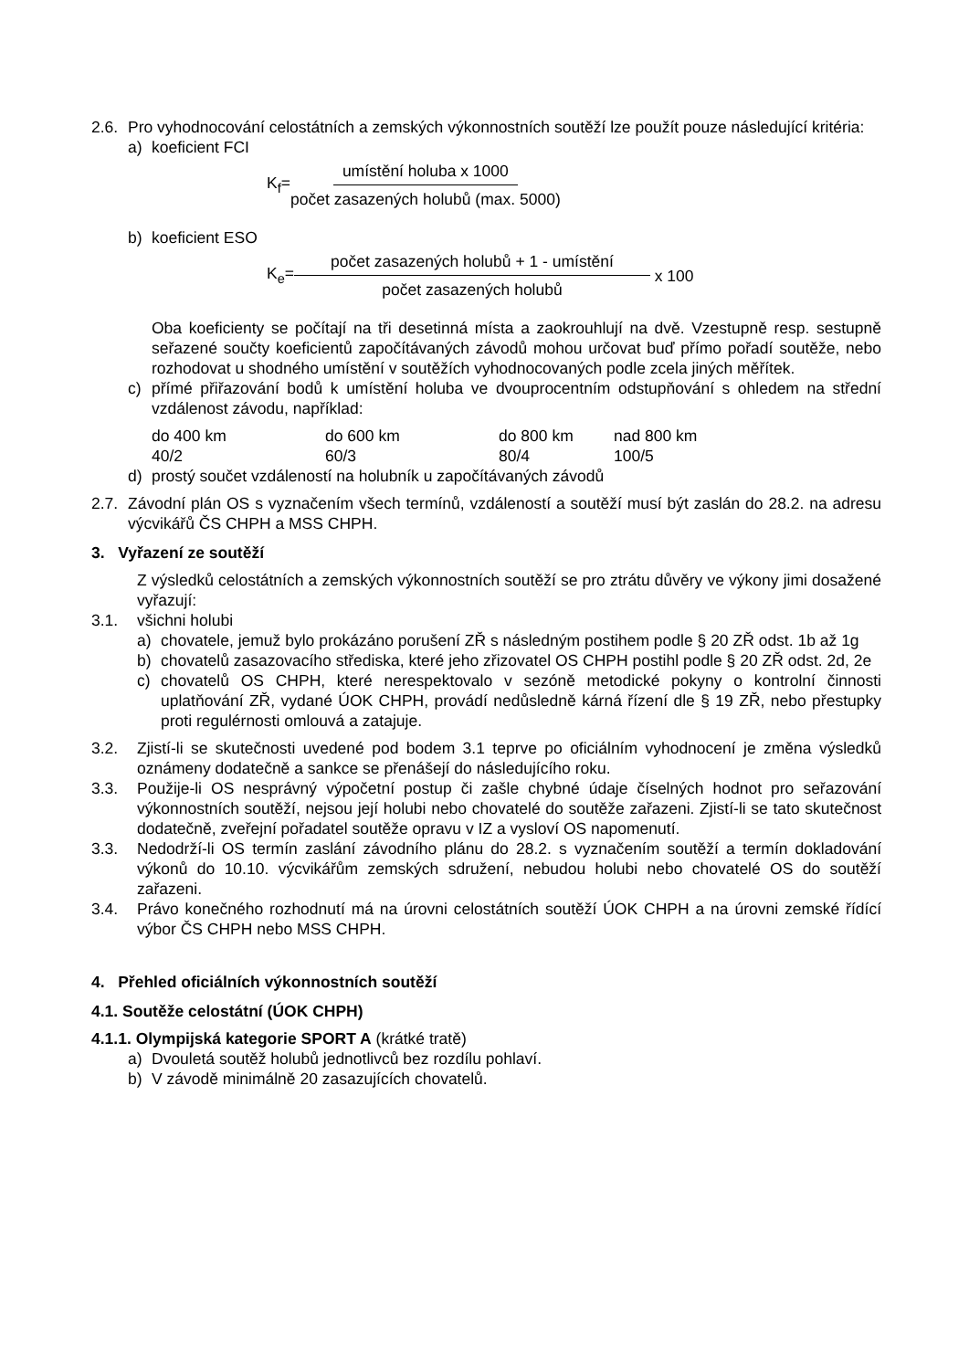2.6.
Pro vyhodnocování celostátních a zemských výkonnostních soutěží lze použít pouze následující kritéria:
a) koeficient FCI
K<sub>f</sub>= umístění holuba x 1000 počet zasazených holubů (max. 5000)
b) koeficient ESO
K<sub>e</sub>= počet zasazených holubů + 1 - umístění počet zasazených holubů x 100
Oba koeficienty se počítají na tři desetinná místa a zaokrouhlují na dvě. Vzestupně resp. sestupně seřazené součty koeficientů započítávaných závodů mohou určovat buď přímo pořadí soutěže, nebo rozhodovat u shodného umístění v soutěžích vyhodnocovaných podle zcela jiných měřítek.
c) přímé přiřazování bodů k umístění holuba ve dvouprocentním odstupňování s ohledem na střední vzdálenost závodu, například:
| do 400 km | do 600 km | do 800 km | nad 800 km |
| 40/2 | 60/3 | 80/4 | 100/5 |
d) prostý součet vzdáleností na holubník u započítávaných závodů
2.7.
Závodní plán OS s vyznačením všech termínů, vzdáleností a soutěží musí být zaslán do 28.2. na adresu výcvikářů ČS CHPH a MSS CHPH.
3. Vyřazení ze soutěží
Z výsledků celostátních a zemských výkonnostních soutěží se pro ztrátu důvěry ve výkony jimi dosažené vyřazují:
3.1. všichni holubi
a) chovatele, jemuž bylo prokázáno porušení ZŘ s následným postihem podle § 20 ZŘ odst. 1b až 1g
b) chovatelů zasazovacího střediska, které jeho zřizovatel OS CHPH postihl podle § 20 ZŘ odst. 2d, 2e
c) chovatelů OS CHPH, které nerespektovalo v sezóně metodické pokyny o kontrolní činnosti uplatňování ZŘ, vydané ÚOK CHPH, provádí nedůsledně kárná řízení dle § 19 ZŘ, nebo přestupky proti regulérnosti omlouvá a zatajuje.
3.2. Zjistí-li se skutečnosti uvedené pod bodem 3.1 teprve po oficiálním vyhodnocení je změna výsledků oznámeny dodatečně a sankce se přenášejí do následujícího roku.
3.3. Použije-li OS nesprávný výpočetní postup či zašle chybné údaje číselných hodnot pro seřazování výkonnostních soutěží, nejsou její holubi nebo chovatelé do soutěže zařazeni. Zjistí-li se tato skutečnost dodatečně, zveřejní pořadatel soutěže opravu v IZ a vysloví OS napomenutí.
3.3. Nedodrží-li OS termín zaslání závodního plánu do 28.2. s vyznačením soutěží a termín dokladování výkonů do 10.10. výcvikářům zemských sdružení, nebudou holubi nebo chovatelé OS do soutěží zařazeni.
3.4. Právo konečného rozhodnutí má na úrovni celostátních soutěží ÚOK CHPH a na úrovni zemské řídící výbor ČS CHPH nebo MSS CHPH.
4. Přehled oficiálních výkonnostních soutěží
4.1. Soutěže celostátní (ÚOK CHPH)
4.1.1. Olympijská kategorie SPORT A (krátké tratě)
a) Dvouletá soutěž holubů jednotlivců bez rozdílu pohlaví.
b) V závodě minimálně 20 zasazujících chovatelů.